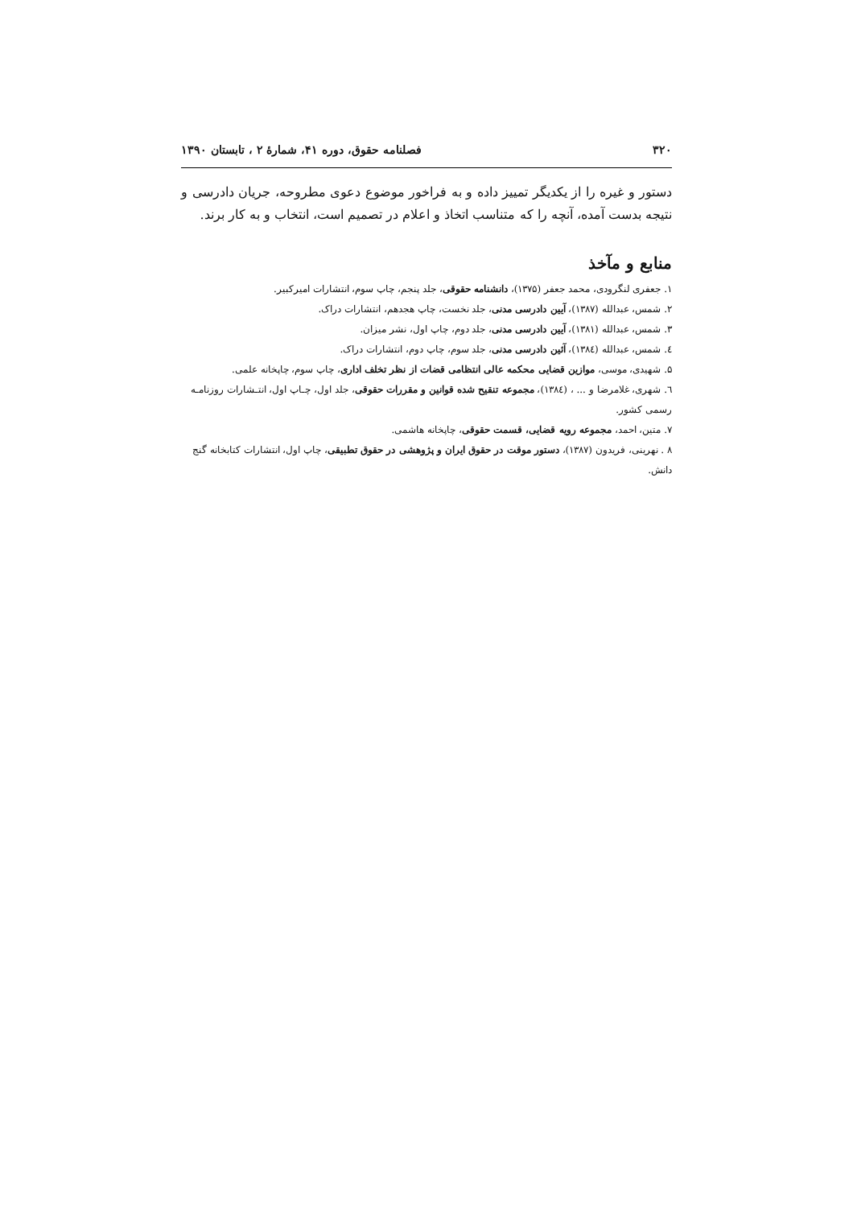۳۲۰ فصلنامه حقوق، دوره ۴۱، شمارهٔ ۲ ، تابستان ۱۳۹۰
دستور و غیره را از یکدیگر تمییز داده و به فراخور موضوع دعوی مطروحه، جریان دادرسی و نتیجه بدست آمده، آنچه را که متناسب اتخاذ و اعلام در تصمیم است، انتخاب و به کار برند.
منابع و مآخذ
۱. جعفری لنگرودی، محمد جعفر (۱۳۷۵)، دانشنامه حقوقی، جلد پنجم، چاپ سوم، انتشارات امیرکبیر.
۲. شمس، عبدالله (۱۳۸۷)، آیین دادرسی مدنی، جلد نخست، چاپ هجدهم، انتشارات دراک.
۳. شمس، عبدالله (۱۳۸۱)، آیین دادرسی مدنی، جلد دوم، چاپ اول، نشر میزان.
٤. شمس، عبدالله (١٣٨٤)، آئین دادرسی مدنی، جلد سوم، چاپ دوم، انتشارات دراک.
۵. شهیدی، موسی، موازین قضایی محکمه عالی انتظامی قضات از نظر تخلف اداری، چاپ سوم، چاپخانه علمی.
٦. شهری، غلامرضا و ... ، (١٣٨٤)، مجموعه تنقیح شده قوانین و مقررات حقوقی، جلد اول، چـاپ اول، انتـشارات روزنامـه رسمی کشور.
۷. متین، احمد، مجموعه رویه قضایی، قسمت حقوقی، چاپخانه هاشمی.
۸ . نهرینی، فریدون (۱۳۸۷)، دستور موقت در حقوق ایران و پژوهشی در حقوق تطبیقی، چاپ اول، انتشارات کتابخانه گنج دانش.